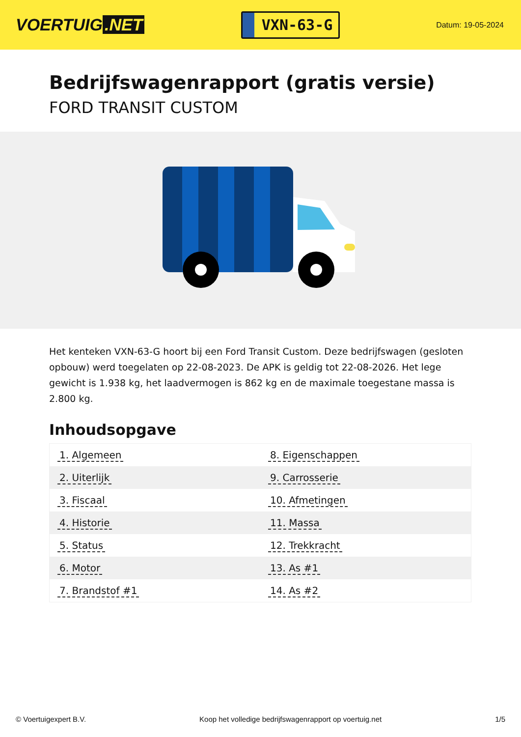VOERTUIG.NET
VXN-63-G
Datum: 19-05-2024
Bedrijfswagenrapport (gratis versie)
FORD TRANSIT CUSTOM
Het kenteken VXN-63-G hoort bij een Ford Transit Custom. Deze bedrijfswagen (gesloten opbouw) werd toegelaten op 22-08-2023. De APK is geldig tot 22-08-2026. Het lege gewicht is 1.938 kg, het laadvermogen is 862 kg en de maximale toegestane massa is 2.800 kg.
Inhoudsopgave
| 1. Algemeen | 8. Eigenschappen |
| 2. Uiterlijk | 9. Carrosserie |
| 3. Fiscaal | 10. Afmetingen |
| 4. Historie | 11. Massa |
| 5. Status | 12. Trekkracht |
| 6. Motor | 13. As #1 |
| 7. Brandstof #1 | 14. As #2 |
© Voertuigexpert B.V. Koop het volledige bedrijfswagenrapport op voertuig.net 1/5